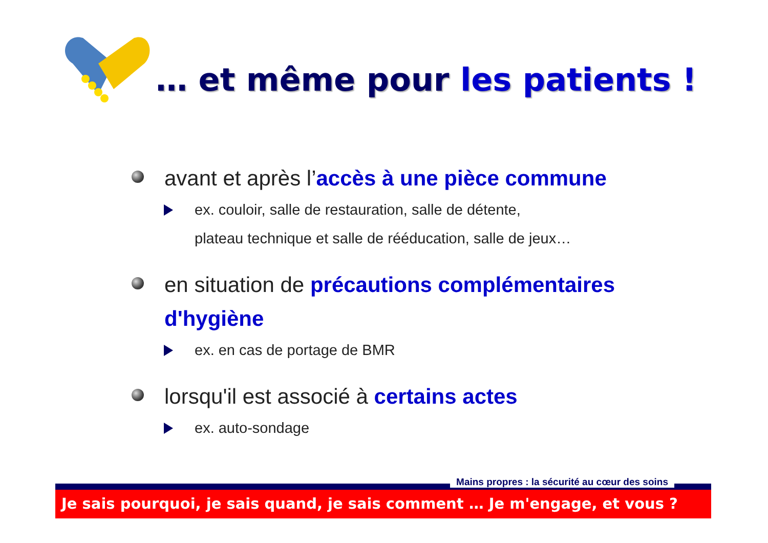… et même pour les patients !
avant et après l’accès à une pièce commune
ex. couloir, salle de restauration, salle de détente,
plateau technique et salle de rééducation, salle de jeux…
en situation de précautions complémentaires d'hygiène
ex. en cas de portage de BMR
lorsqu'il est associé à certains actes
ex. auto-sondage
Mains propres : la sécurité au cœur des soins
Je sais pourquoi, je sais quand, je sais comment … Je m'engage, et vous ?